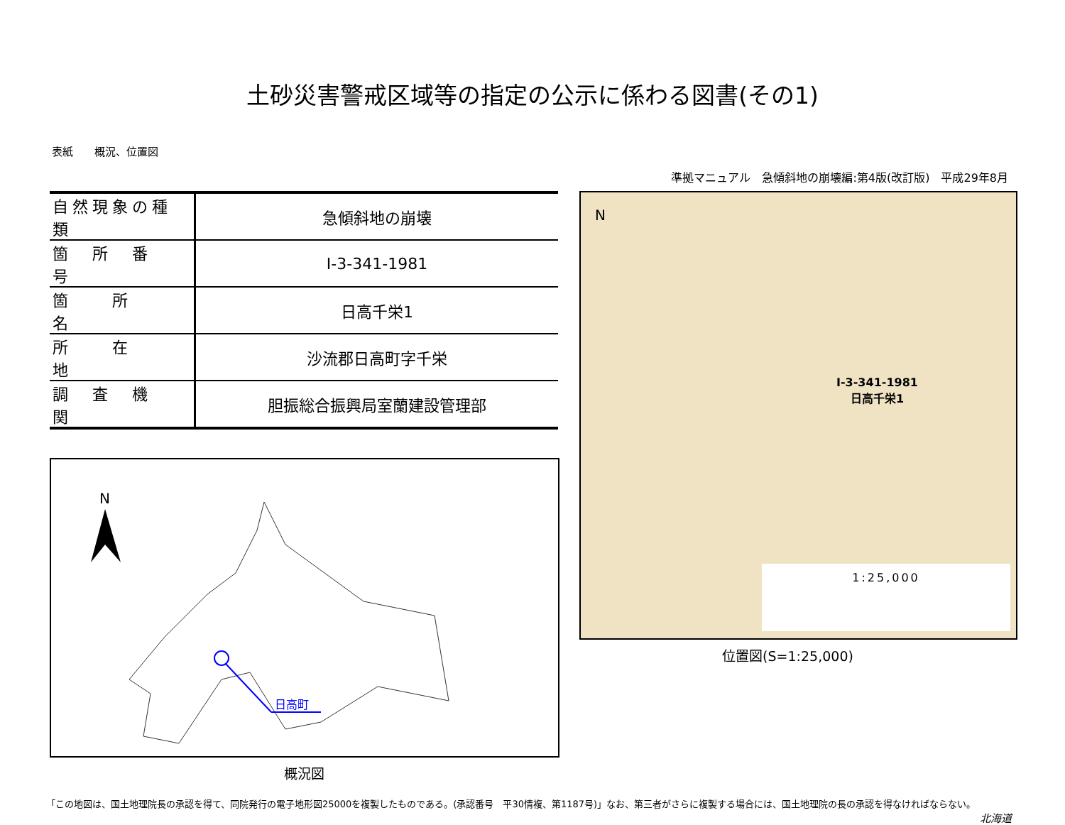土砂災害警戒区域等の指定の公示に係わる図書(その1)
表紙　　概況、位置図
準拠マニュアル　急傾斜地の崩壊編:第4版(改訂版)　平成29年8月
| 自然現象の種類 | 急傾斜地の崩壊 |
| 箇 所 番 号 | Ⅰ-3-341-1981 |
| 箇 所 名 | 日高千栄1 |
| 所 在 地 | 沙流郡日高町字千栄 |
| 調 査 機 関 | 胆振総合振興局室蘭建設管理部 |
N
日高町
概況図
N
Ⅰ-3-341-1981
日高千栄1
1:25,000
位置図(S=1:25,000)
「この地図は、国土地理院長の承認を得て、同院発行の電子地形図25000を複製したものである。(承認番号　平30情複、第1187号)」なお、第三者がさらに複製する場合には、国土地理院の長の承認を得なければならない。
北海道